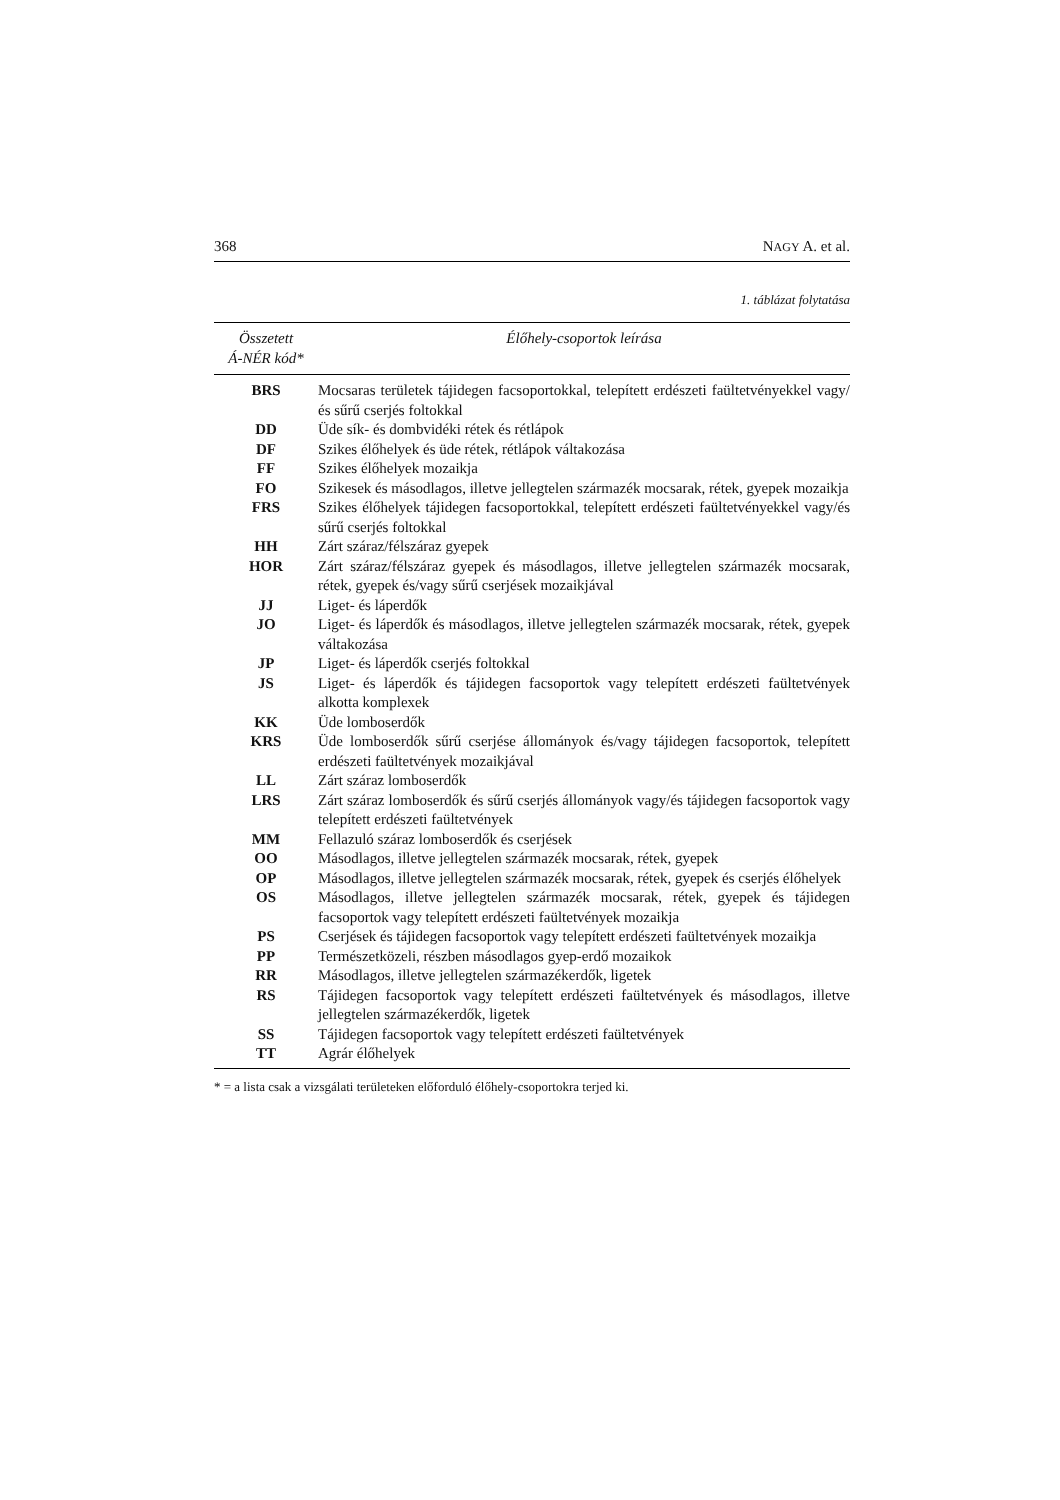368 NAGY A. et al.
1. táblázat folytatása
| Összetett Á-NÉR kód* | Élőhely-csoportok leírása |
| --- | --- |
| BRS | Mocsaras területek tájidegen facsoportokkal, telepített erdészeti faültetvényekkel vagy/és sűrű cserjés foltokkal |
| DD | Üde sík- és dombvidéki rétek és rétlápok |
| DF | Szikes élőhelyek és üde rétek, rétlápok váltakozása |
| FF | Szikes élőhelyek mozaikja |
| FO | Szikesek és másodlagos, illetve jellegtelen származék mocsarak, rétek, gyepek mozaikja |
| FRS | Szikes élőhelyek tájidegen facsoportokkal, telepített erdészeti faültetvényekkel vagy/és sűrű cserjés foltokkal |
| HH | Zárt száraz/félszáraz gyepek |
| HOR | Zárt száraz/félszáraz gyepek és másodlagos, illetve jellegtelen származék mocsarak, rétek, gyepek és/vagy sűrű cserjések mozaikjával |
| JJ | Liget- és láperdők |
| JO | Liget- és láperdők és másodlagos, illetve jellegtelen származék mocsarak, rétek, gyepek váltakozása |
| JP | Liget- és láperdők cserjés foltokkal |
| JS | Liget- és láperdők és tájidegen facsoportok vagy telepített erdészeti faültetvények alkotta komplexek |
| KK | Üde lomboserdők |
| KRS | Üde lomboserdők sűrű cserjése állományok és/vagy tájidegen facsoportok, telepített erdészeti faültetvények mozaikjával |
| LL | Zárt száraz lomboserdők |
| LRS | Zárt száraz lomboserdők és sűrű cserjés állományok vagy/és tájidegen facsoportok vagy telepített erdészeti faültetvények |
| MM | Fellazuló száraz lomboserdők és cserjések |
| OO | Másodlagos, illetve jellegtelen származék mocsarak, rétek, gyepek |
| OP | Másodlagos, illetve jellegtelen származék mocsarak, rétek, gyepek és cserjés élőhelyek |
| OS | Másodlagos, illetve jellegtelen származék mocsarak, rétek, gyepek és tájidegen facsoportok vagy telepített erdészeti faültetvények mozaikja |
| PS | Cserjések és tájidegen facsoportok vagy telepített erdészeti faültetvények mozaikja |
| PP | Természetközeli, részben másodlagos gyep-erdő mozaikok |
| RR | Másodlagos, illetve jellegtelen származékerdők, ligetek |
| RS | Tájidegen facsoportok vagy telepített erdészeti faültetvények és másodlagos, illetve jellegtelen származékerdők, ligetek |
| SS | Tájidegen facsoportok vagy telepített erdészeti faültetvények |
| TT | Agrár élőhelyek |
* = a lista csak a vizsgálati területeken előforduló élőhely-csoportokra terjed ki.